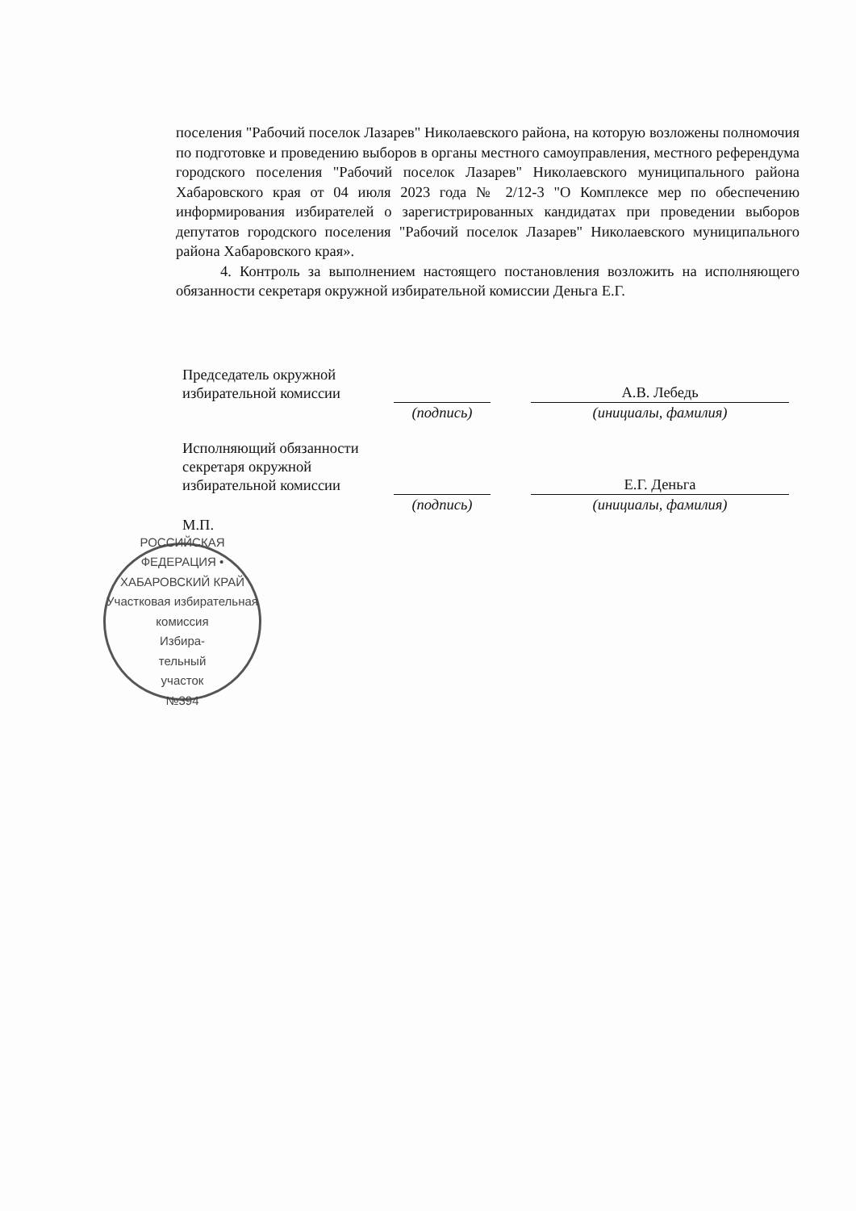поселения "Рабочий поселок Лазарев" Николаевского района, на которую возложены полномочия по подготовке и проведению выборов в органы местного самоуправления, местного референдума городского поселения "Рабочий поселок Лазарев" Николаевского муниципального района Хабаровского края от 04 июля 2023 года № 2/12-3 "О Комплексе мер по обеспечению информирования избирателей о зарегистрированных кандидатах при проведении выборов депутатов городского поселения "Рабочий поселок Лазарев" Николаевского муниципального района Хабаровского края».
4. Контроль за выполнением настоящего постановления возложить на исполняющего обязанности секретаря окружной избирательной комиссии Деньга Е.Г.
| Председатель окружной избирательной комиссии | | | А.В. Лебедь |
| | (подпись) | | (инициалы, фамилия) |
| Исполняющий обязанности секретаря окружной избирательной комиссии | | | Е.Г. Деньга |
| | (подпись) | | (инициалы, фамилия) |
М.П.
РОССИЙСКАЯ ФЕДЕРАЦИЯ • ХАБАРОВСКИЙ КРАЙ
Участковая избирательная комиссия
Избира-
тельный
участок
№394